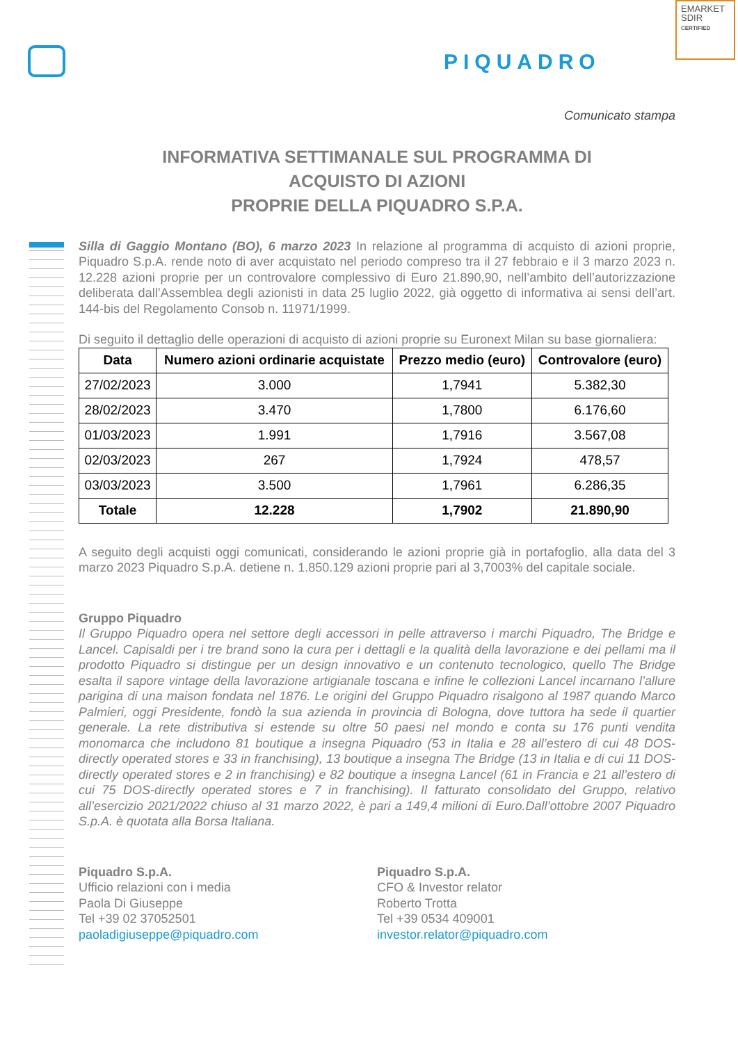PIQUADRO
EMARKET
SDIR
CERTIFIED
Comunicato stampa
INFORMATIVA SETTIMANALE SUL PROGRAMMA DI
ACQUISTO DI AZIONI
PROPRIE DELLA PIQUADRO S.P.A.
Silla di Gaggio Montano (BO), 6 marzo 2023 In relazione al programma di acquisto di azioni proprie, Piquadro S.p.A. rende noto di aver acquistato nel periodo compreso tra il 27 febbraio e il 3 marzo 2023 n. 12.228 azioni proprie per un controvalore complessivo di Euro 21.890,90, nell’ambito dell’autorizzazione deliberata dall’Assemblea degli azionisti in data 25 luglio 2022, già oggetto di informativa ai sensi dell’art. 144-bis del Regolamento Consob n. 11971/1999.
Di seguito il dettaglio delle operazioni di acquisto di azioni proprie su Euronext Milan su base giornaliera:
| Data | Numero azioni ordinarie acquistate | Prezzo medio (euro) | Controvalore (euro) |
| --- | --- | --- | --- |
| 27/02/2023 | 3.000 | 1,7941 | 5.382,30 |
| 28/02/2023 | 3.470 | 1,7800 | 6.176,60 |
| 01/03/2023 | 1.991 | 1,7916 | 3.567,08 |
| 02/03/2023 | 267 | 1,7924 | 478,57 |
| 03/03/2023 | 3.500 | 1,7961 | 6.286,35 |
| Totale | 12.228 | 1,7902 | 21.890,90 |
A seguito degli acquisti oggi comunicati, considerando le azioni proprie già in portafoglio, alla data del 3 marzo 2023 Piquadro S.p.A. detiene n. 1.850.129 azioni proprie pari al 3,7003% del capitale sociale.
Gruppo Piquadro
Il Gruppo Piquadro opera nel settore degli accessori in pelle attraverso i marchi Piquadro, The Bridge e Lancel. Capisaldi per i tre brand sono la cura per i dettagli e la qualità della lavorazione e dei pellami ma il prodotto Piquadro si distingue per un design innovativo e un contenuto tecnologico, quello The Bridge esalta il sapore vintage della lavorazione artigianale toscana e infine le collezioni Lancel incarnano l’allure parigina di una maison fondata nel 1876. Le origini del Gruppo Piquadro risalgono al 1987 quando Marco Palmieri, oggi Presidente, fondò la sua azienda in provincia di Bologna, dove tuttora ha sede il quartier generale. La rete distributiva si estende su oltre 50 paesi nel mondo e conta su 176 punti vendita monomarca che includono 81 boutique a insegna Piquadro (53 in Italia e 28 all’estero di cui 48 DOS-directly operated stores e 33 in franchising), 13 boutique a insegna The Bridge (13 in Italia e di cui 11 DOS-directly operated stores e 2 in franchising) e 82 boutique a insegna Lancel (61 in Francia e 21 all’estero di cui 75 DOS-directly operated stores e 7 in franchising). Il fatturato consolidato del Gruppo, relativo all’esercizio 2021/2022 chiuso al 31 marzo 2022, è pari a 149,4 milioni di Euro.Dall’ottobre 2007 Piquadro S.p.A. è quotata alla Borsa Italiana.
Piquadro S.p.A.
Ufficio relazioni con i media
Paola Di Giuseppe
Tel +39 02 37052501
paoladigiuseppe@piquadro.com
Piquadro S.p.A.
CFO & Investor relator
Roberto Trotta
Tel +39 0534 409001
investor.relator@piquadro.com